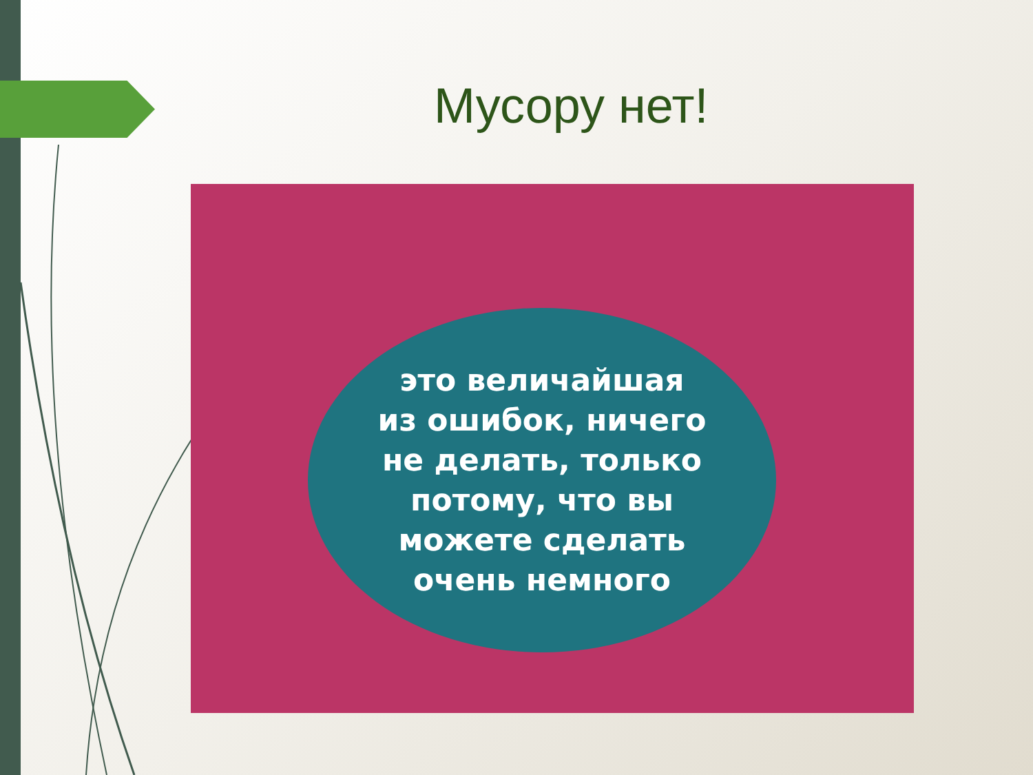Мусору нет!
это величайшая
из ошибок, ничего
не делать, только
потому, что вы
можете сделать
очень немного